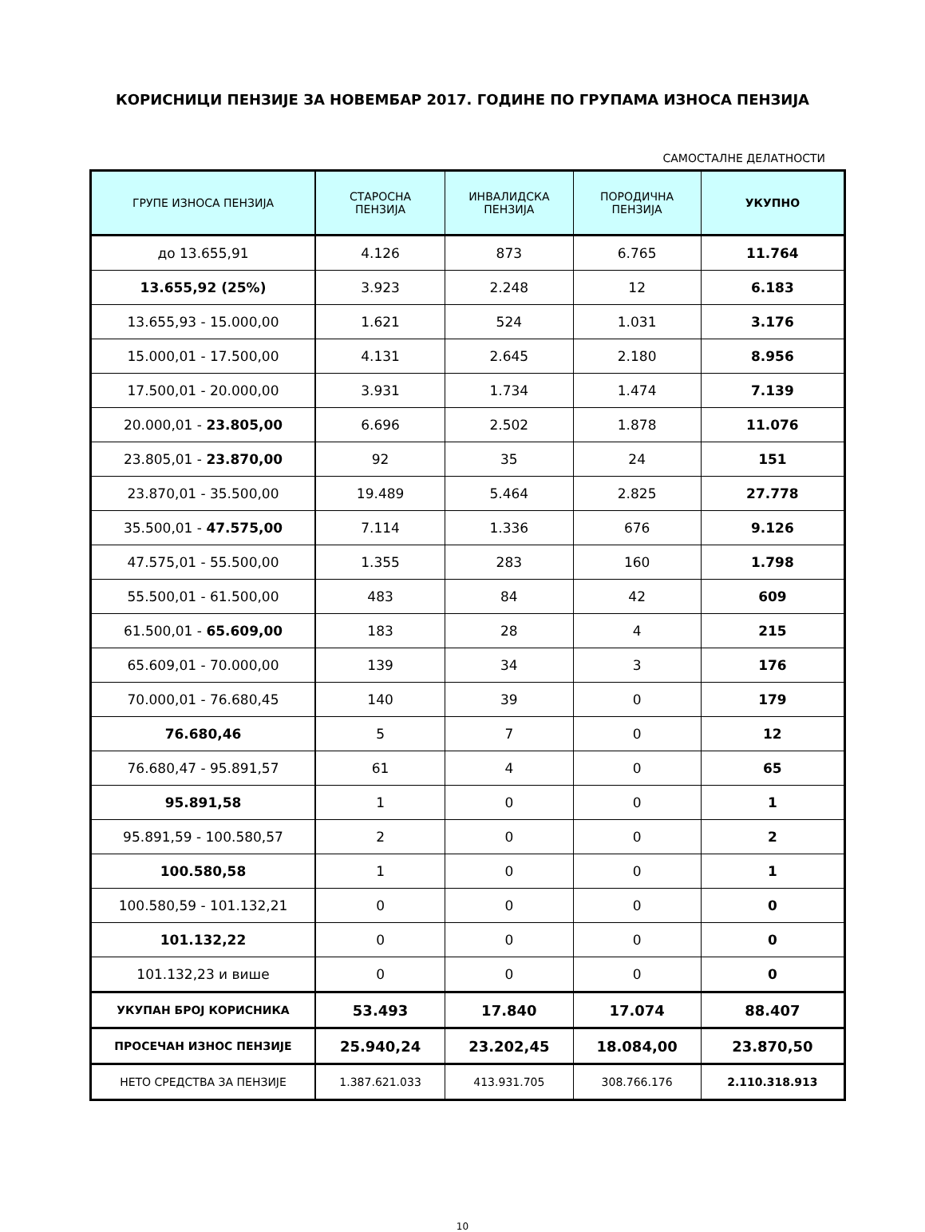КОРИСНИЦИ ПЕНЗИЈЕ ЗА НОВЕМБАР 2017. ГОДИНЕ ПО ГРУПАМА ИЗНОСА ПЕНЗИЈА
САМОСТАЛНЕ ДЕЛАТНОСТИ
| ГРУПЕ ИЗНОСА ПЕНЗИЈА | СТАРОСНА ПЕНЗИЈА | ИНВАЛИДСКА ПЕНЗИЈА | ПОРОДИЧНА ПЕНЗИЈА | УКУПНО |
| --- | --- | --- | --- | --- |
| до 13.655,91 | 4.126 | 873 | 6.765 | 11.764 |
| 13.655,92 (25%) | 3.923 | 2.248 | 12 | 6.183 |
| 13.655,93 - 15.000,00 | 1.621 | 524 | 1.031 | 3.176 |
| 15.000,01 - 17.500,00 | 4.131 | 2.645 | 2.180 | 8.956 |
| 17.500,01 - 20.000,00 | 3.931 | 1.734 | 1.474 | 7.139 |
| 20.000,01 - 23.805,00 | 6.696 | 2.502 | 1.878 | 11.076 |
| 23.805,01 - 23.870,00 | 92 | 35 | 24 | 151 |
| 23.870,01 - 35.500,00 | 19.489 | 5.464 | 2.825 | 27.778 |
| 35.500,01 - 47.575,00 | 7.114 | 1.336 | 676 | 9.126 |
| 47.575,01 - 55.500,00 | 1.355 | 283 | 160 | 1.798 |
| 55.500,01 - 61.500,00 | 483 | 84 | 42 | 609 |
| 61.500,01 - 65.609,00 | 183 | 28 | 4 | 215 |
| 65.609,01 - 70.000,00 | 139 | 34 | 3 | 176 |
| 70.000,01 - 76.680,45 | 140 | 39 | 0 | 179 |
| 76.680,46 | 5 | 7 | 0 | 12 |
| 76.680,47 - 95.891,57 | 61 | 4 | 0 | 65 |
| 95.891,58 | 1 | 0 | 0 | 1 |
| 95.891,59 - 100.580,57 | 2 | 0 | 0 | 2 |
| 100.580,58 | 1 | 0 | 0 | 1 |
| 100.580,59 - 101.132,21 | 0 | 0 | 0 | 0 |
| 101.132,22 | 0 | 0 | 0 | 0 |
| 101.132,23 и више | 0 | 0 | 0 | 0 |
| УКУПАН БРОЈ КОРИСНИКА | 53.493 | 17.840 | 17.074 | 88.407 |
| ПРОСЕЧАН ИЗНОС ПЕНЗИЈЕ | 25.940,24 | 23.202,45 | 18.084,00 | 23.870,50 |
| НЕТО СРЕДСТВА ЗА ПЕНЗИЈЕ | 1.387.621.033 | 413.931.705 | 308.766.176 | 2.110.318.913 |
10